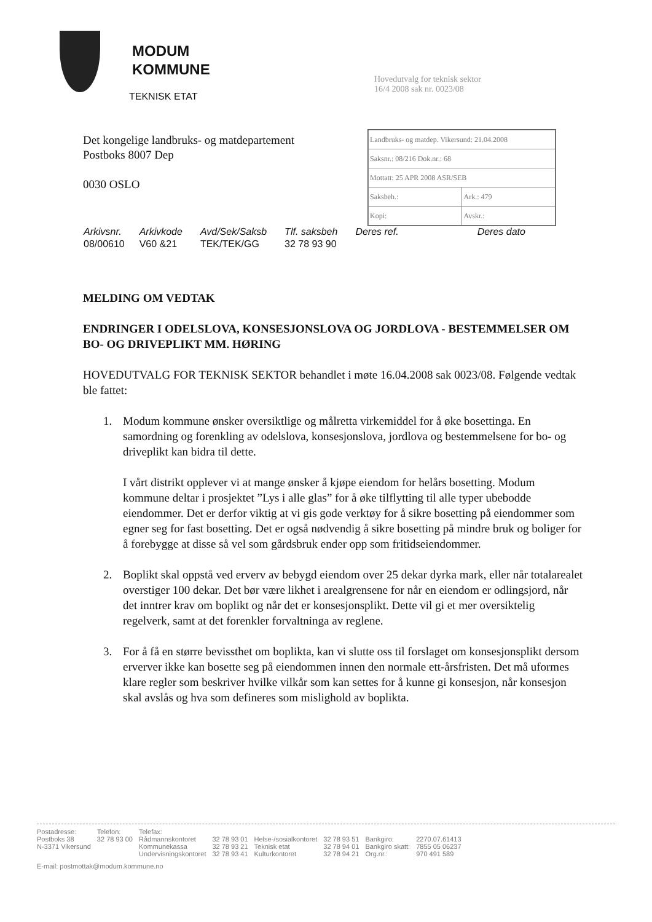MODUM
KOMMUNE
TEKNISK ETAT
| Landbruks- og matdep. Vikersund: 21.04.2008 | |
| Saksnr.: 08/216 Dok.nr.: 68 | |
| Mottatt: 25 APR 2008 ASR/SEB | |
| Saksbeh.: | Ark.: 479 |
| Kopi: | Avskr.: |
Hovedutvalg for teknisk sektor
16/4 2008 sak nr. 0023/08
Det kongelige landbruks- og matdepartement
Postboks 8007 Dep
0030 OSLO
| Arkivsnr. | Arkivkode | Avd/Sek/Saksb | Tlf. saksbeh | Deres ref. | Deres dato |
| --- | --- | --- | --- | --- | --- |
| 08/00610 | V60 &21 | TEK/TEK/GG | 32 78 93 90 | | |
MELDING OM VEDTAK
ENDRINGER I ODELSLOVA, KONSESJONSLOVA OG JORDLOVA - BESTEMMELSER OM BO- OG DRIVEPLIKT MM. HØRING
HOVEDUTVALG FOR TEKNISK SEKTOR behandlet i møte 16.04.2008 sak 0023/08. Følgende vedtak ble fattet:
1. Modum kommune ønsker oversiktlige og målretta virkemiddel for å øke bosettinga. En samordning og forenkling av odelslova, konsesjonslova, jordlova og bestemmelsene for bo- og driveplikt kan bidra til dette.
I vårt distrikt opplever vi at mange ønsker å kjøpe eiendom for helårs bosetting. Modum kommune deltar i prosjektet ”Lys i alle glas” for å øke tilflytting til alle typer ubebodde eiendommer. Det er derfor viktig at vi gis gode verktøy for å sikre bosetting på eiendommer som egner seg for fast bosetting. Det er også nødvendig å sikre bosetting på mindre bruk og boliger for å forebygge at disse så vel som gårdsbruk ender opp som fritidseiendommer.
2. Boplikt skal oppstå ved erverv av bebygd eiendom over 25 dekar dyrka mark, eller når totalarealet overstiger 100 dekar. Det bør være likhet i arealgrensene for når en eiendom er odlingsjord, når det inntrer krav om boplikt og når det er konsesjonsplikt. Dette vil gi et mer oversiktelig regelverk, samt at det forenkler forvaltninga av reglene.
3. For å få en større bevissthet om boplikta, kan vi slutte oss til forslaget om konsesjonsplikt dersom erverver ikke kan bosette seg på eiendommen innen den normale ett-årsfristen. Det må uformes klare regler som beskriver hvilke vilkår som kan settes for å kunne gi konsesjon, når konsesjon skal avslås og hva som defineres som mislighold av boplikta.
| Postadresse: | Telefon: | Telefax: | | | | | |
| Postboks 38 | 32 78 93 00 | Rådmannskontoret | 32 78 93 01 | Helse-/sosialkontoret | 32 78 93 51 | Bankgiro: | 2270.07.61413 |
| N-3371 Vikersund | | Kommunekassa | 32 78 93 21 | Teknisk etat | 32 78 94 01 | Bankgiro skatt: | 7855 05 06237 |
| | | Undervisningskontoret | 32 78 93 41 | Kulturkontoret | 32 78 94 21 | Org.nr.: | 970 491 589 |
E-mail: postmottak@modum.kommune.no